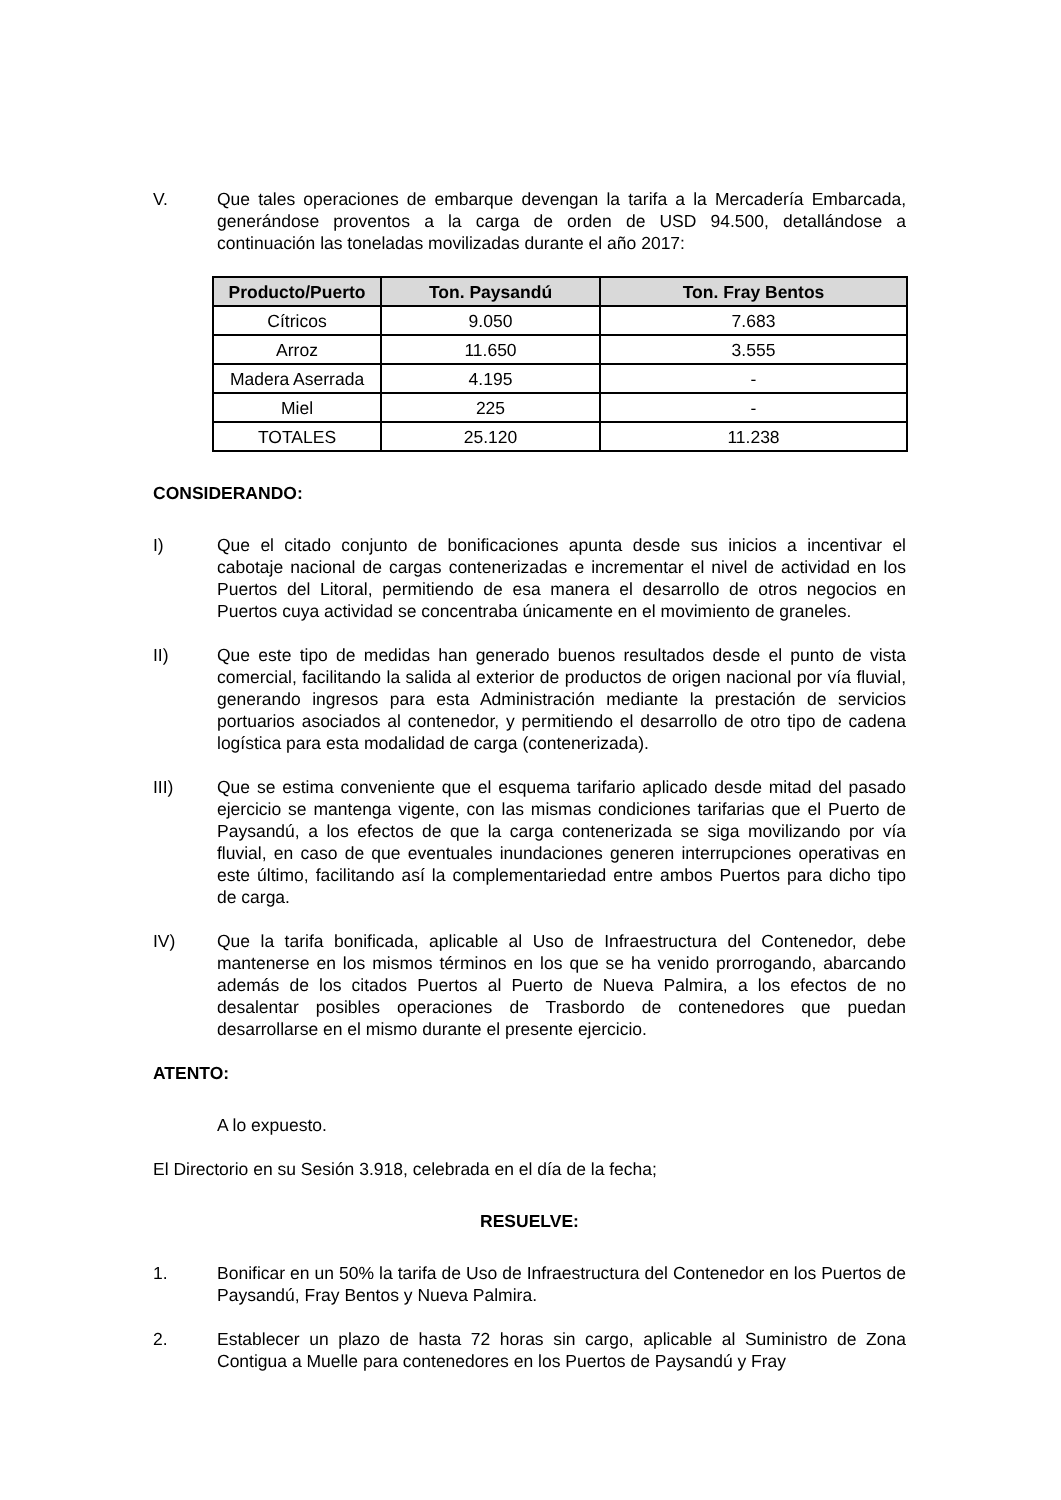V. Que tales operaciones de embarque devengan la tarifa a la Mercadería Embarcada, generándose proventos a la carga de orden de USD 94.500, detallándose a continuación las toneladas movilizadas durante el año 2017:
| Producto/Puerto | Ton. Paysandú | Ton. Fray Bentos |
| --- | --- | --- |
| Cítricos | 9.050 | 7.683 |
| Arroz | 11.650 | 3.555 |
| Madera Aserrada | 4.195 | - |
| Miel | 225 | - |
| TOTALES | 25.120 | 11.238 |
CONSIDERANDO:
I) Que el citado conjunto de bonificaciones apunta desde sus inicios a incentivar el cabotaje nacional de cargas contenerizadas e incrementar el nivel de actividad en los Puertos del Litoral, permitiendo de esa manera el desarrollo de otros negocios en Puertos cuya actividad se concentraba únicamente en el movimiento de graneles.
II) Que este tipo de medidas han generado buenos resultados desde el punto de vista comercial, facilitando la salida al exterior de productos de origen nacional por vía fluvial, generando ingresos para esta Administración mediante la prestación de servicios portuarios asociados al contenedor, y permitiendo el desarrollo de otro tipo de cadena logística para esta modalidad de carga (contenerizada).
III) Que se estima conveniente que el esquema tarifario aplicado desde mitad del pasado ejercicio se mantenga vigente, con las mismas condiciones tarifarias que el Puerto de Paysandú, a los efectos de que la carga contenerizada se siga movilizando por vía fluvial, en caso de que eventuales inundaciones generen interrupciones operativas en este último, facilitando así la complementariedad entre ambos Puertos para dicho tipo de carga.
IV) Que la tarifa bonificada, aplicable al Uso de Infraestructura del Contenedor, debe mantenerse en los mismos términos en los que se ha venido prorrogando, abarcando además de los citados Puertos al Puerto de Nueva Palmira, a los efectos de no desalentar posibles operaciones de Trasbordo de contenedores que puedan desarrollarse en el mismo durante el presente ejercicio.
ATENTO:
A lo expuesto.
El Directorio en su Sesión 3.918, celebrada en el día de la fecha;
RESUELVE:
1. Bonificar en un 50% la tarifa de Uso de Infraestructura del Contenedor en los Puertos de Paysandú, Fray Bentos y Nueva Palmira.
2. Establecer un plazo de hasta 72 horas sin cargo, aplicable al Suministro de Zona Contigua a Muelle para contenedores en los Puertos de Paysandú y Fray